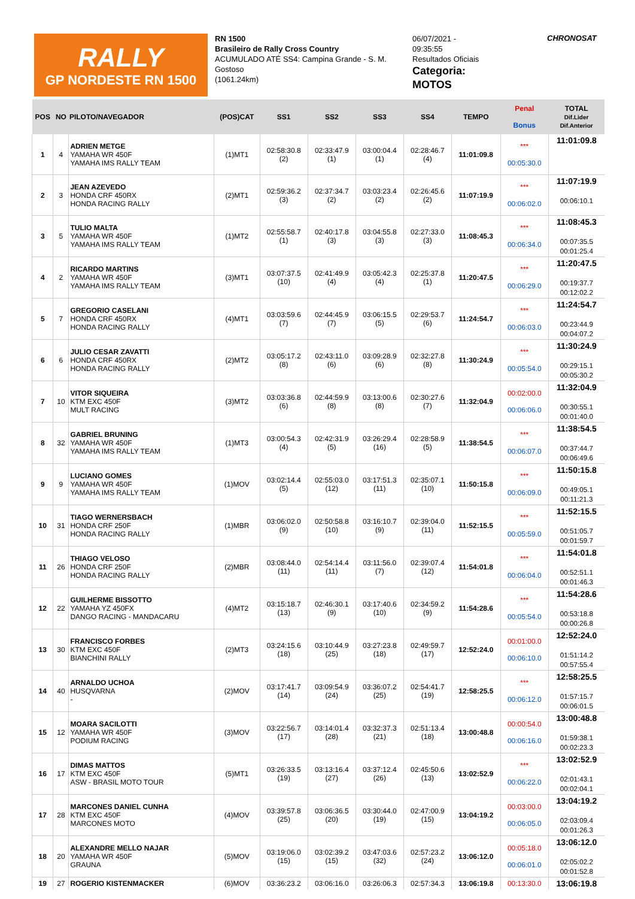RALLY
GP NORDESTE RN 1500
RN 1500
Brasileiro de Rally Cross Country
ACUMULADO ATÉ SS4: Campina Grande - S. M. Gostoso
(1061.24km)
06/07/2021 -
09:35:55
Resultados Oficiais
Categoria:
MOTOS
CHRONOSAT
| POS | NO | PILOTO/NAVEGADOR | (POS)CAT | SS1 | SS2 | SS3 | SS4 | TEMPO | Penal Bonus | TOTAL Dif.Lider Dif.Anterior |
| --- | --- | --- | --- | --- | --- | --- | --- | --- | --- | --- |
| 1 | 4 | ADRIEN METGE YAMAHA WR 450F YAMAHA IMS RALLY TEAM | (1)MT1 | 02:58:30.8 (2) | 02:33:47.9 (1) | 03:00:04.4 (1) | 02:28:46.7 (4) | 11:01:09.8 | *** 00:05:30.0 | 11:01:09.8 |
| 2 | 3 | JEAN AZEVEDO HONDA CRF 450RX HONDA RACING RALLY | (2)MT1 | 02:59:36.2 (3) | 02:37:34.7 (2) | 03:03:23.4 (2) | 02:26:45.6 (2) | 11:07:19.9 | *** 00:06:02.0 | 11:07:19.9 00:06:10.1 |
| 3 | 5 | TULIO MALTA YAMAHA WR 450F YAMAHA IMS RALLY TEAM | (1)MT2 | 02:55:58.7 (1) | 02:40:17.8 (3) | 03:04:55.8 (3) | 02:27:33.0 (3) | 11:08:45.3 | *** 00:06:34.0 | 11:08:45.3 00:07:35.5 00:01:25.4 |
| 4 | 2 | RICARDO MARTINS YAMAHA WR 450F YAMAHA IMS RALLY TEAM | (3)MT1 | 03:07:37.5 (10) | 02:41:49.9 (4) | 03:05:42.3 (4) | 02:25:37.8 (1) | 11:20:47.5 | *** 00:06:29.0 | 11:20:47.5 00:19:37.7 00:12:02.2 |
| 5 | 7 | GREGORIO CASELANI HONDA CRF 450RX HONDA RACING RALLY | (4)MT1 | 03:03:59.6 (7) | 02:44:45.9 (7) | 03:06:15.5 (5) | 02:29:53.7 (6) | 11:24:54.7 | *** 00:06:03.0 | 11:24:54.7 00:23:44.9 00:04:07.2 |
| 6 | 6 | JULIO CESAR ZAVATTI HONDA CRF 450RX HONDA RACING RALLY | (2)MT2 | 03:05:17.2 (8) | 02:43:11.0 (6) | 03:09:28.9 (6) | 02:32:27.8 (8) | 11:30:24.9 | *** 00:05:54.0 | 11:30:24.9 00:29:15.1 00:05:30.2 |
| 7 | 10 | VITOR SIQUEIRA KTM EXC 450F MULT RACING | (3)MT2 | 03:03:36.8 (6) | 02:44:59.9 (8) | 03:13:00.6 (8) | 02:30:27.6 (7) | 11:32:04.9 | 00:02:00.0 00:06:06.0 | 11:32:04.9 00:30:55.1 00:01:40.0 |
| 8 | 32 | GABRIEL BRUNING YAMAHA WR 450F YAMAHA IMS RALLY TEAM | (1)MT3 | 03:00:54.3 (4) | 02:42:31.9 (5) | 03:26:29.4 (16) | 02:28:58.9 (5) | 11:38:54.5 | *** 00:06:07.0 | 11:38:54.5 00:37:44.7 00:06:49.6 |
| 9 | 9 | LUCIANO GOMES YAMAHA WR 450F YAMAHA IMS RALLY TEAM | (1)MOV | 03:02:14.4 (5) | 02:55:03.0 (12) | 03:17:51.3 (11) | 02:35:07.1 (10) | 11:50:15.8 | *** 00:06:09.0 | 11:50:15.8 00:49:05.1 00:11:21.3 |
| 10 | 31 | TIAGO WERNERSBACH HONDA CRF 250F HONDA RACING RALLY | (1)MBR | 03:06:02.0 (9) | 02:50:58.8 (10) | 03:16:10.7 (9) | 02:39:04.0 (11) | 11:52:15.5 | *** 00:05:59.0 | 11:52:15.5 00:51:05.7 00:01:59.7 |
| 11 | 26 | THIAGO VELOSO HONDA CRF 250F HONDA RACING RALLY | (2)MBR | 03:08:44.0 (11) | 02:54:14.4 (11) | 03:11:56.0 (7) | 02:39:07.4 (12) | 11:54:01.8 | *** 00:06:04.0 | 11:54:01.8 00:52:51.1 00:01:46.3 |
| 12 | 22 | GUILHERME BISSOTTO YAMAHA YZ 450FX DANGO RACING - MANDACARU | (4)MT2 | 03:15:18.7 (13) | 02:46:30.1 (9) | 03:17:40.6 (10) | 02:34:59.2 (9) | 11:54:28.6 | *** 00:05:54.0 | 11:54:28.6 00:53:18.8 00:00:26.8 |
| 13 | 30 | FRANCISCO FORBES KTM EXC 450F BIANCHINI RALLY | (2)MT3 | 03:24:15.6 (18) | 03:10:44.9 (25) | 03:27:23.8 (18) | 02:49:59.7 (17) | 12:52:24.0 | 00:01:00.0 00:06:10.0 | 12:52:24.0 01:51:14.2 00:57:55.4 |
| 14 | 40 | ARNALDO UCHOA HUSQVARNA - | (2)MOV | 03:17:41.7 (14) | 03:09:54.9 (24) | 03:36:07.2 (25) | 02:54:41.7 (19) | 12:58:25.5 | *** 00:06:12.0 | 12:58:25.5 01:57:15.7 00:06:01.5 |
| 15 | 12 | MOARA SACILOTTI YAMAHA WR 450F PODIUM RACING | (3)MOV | 03:22:56.7 (17) | 03:14:01.4 (28) | 03:32:37.3 (21) | 02:51:13.4 (18) | 13:00:48.8 | 00:00:54.0 00:06:16.0 | 13:00:48.8 01:59:38.1 00:02:23.3 |
| 16 | 17 | DIMAS MATTOS KTM EXC 450F ASW - BRASIL MOTO TOUR | (5)MT1 | 03:26:33.5 (19) | 03:13:16.4 (27) | 03:37:12.4 (26) | 02:45:50.6 (13) | 13:02:52.9 | *** 00:06:22.0 | 13:02:52.9 02:01:43.1 00:02:04.1 |
| 17 | 28 | MARCONES DANIEL CUNHA KTM EXC 450F MARCONES MOTO | (4)MOV | 03:39:57.8 (25) | 03:06:36.5 (20) | 03:30:44.0 (19) | 02:47:00.9 (15) | 13:04:19.2 | 00:03:00.0 00:06:05.0 | 13:04:19.2 02:03:09.4 00:01:26.3 |
| 18 | 20 | ALEXANDRE MELLO NAJAR YAMAHA WR 450F GRAUNA | (5)MOV | 03:19:06.0 (15) | 03:02:39.2 (15) | 03:47:03.6 (32) | 02:57:23.2 (24) | 13:06:12.0 | 00:05:18.0 00:06:01.0 | 13:06:12.0 02:05:02.2 00:01:52.8 |
| 19 | 27 | ROGERIO KISTENMACKER | (6)MOV | 03:36:23.2 | 03:06:16.0 | 03:26:06.3 | 02:57:34.3 | 13:06:19.8 | 00:13:30.0 | 13:06:19.8 |